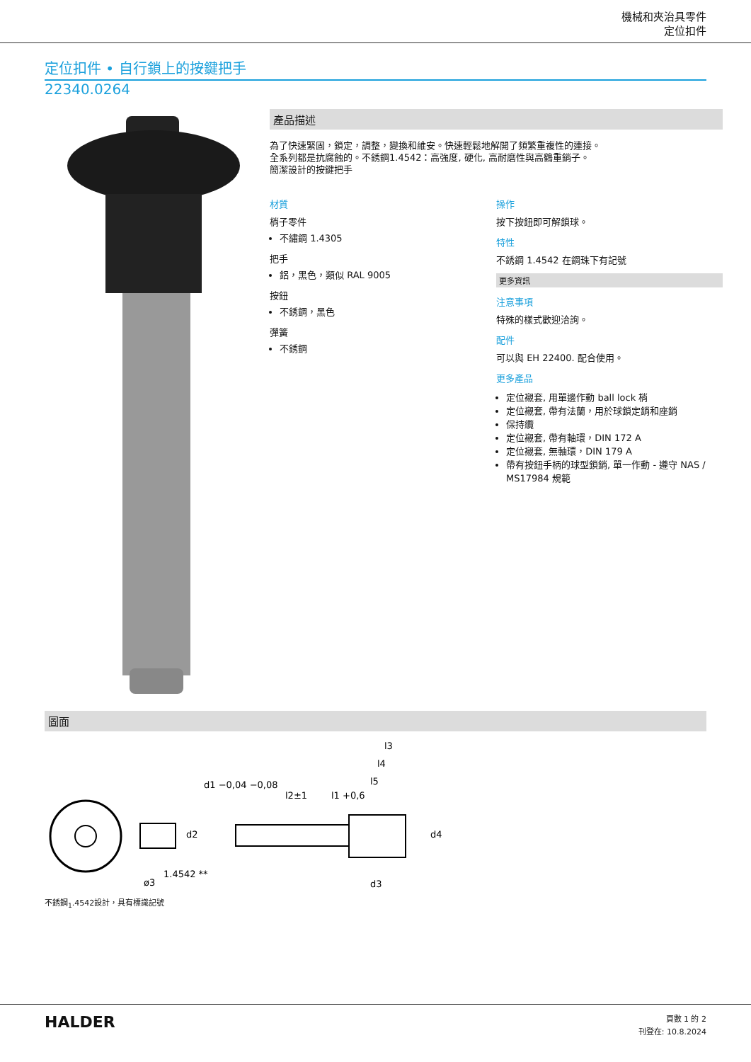機械和夾治具零件
定位扣件
定位扣件 • 自行鎖上的按鍵把手
22340.0264
產品描述
為了快速緊固，鎖定，調整，變換和維安。快速輕鬆地解開了頻繁重複性的連接。
全系列都是抗腐蝕的。不銹鋼1.4542：高強度, 硬化, 高耐磨性與高鶴重銷子。
簡潔設計的按鍵把手
材質
梢子零件
不繡鋼 1.4305
把手
鋁，黑色，類似 RAL 9005
按鈕
不銹鋼，黑色
彈簧
不銹鋼
操作
按下按鈕即可解鎖球。
特性
不銹鋼 1.4542 在鋼珠下有記號
更多資訊
注意事項
特殊的樣式歡迎洽詢。
配件
可以與 EH 22400. 配合使用。
更多產品
定位襯套, 用單邊作動 ball lock 梢
定位襯套, 帶有法蘭，用於球鎖定銷和座銷
保持纜
定位襯套, 帶有軸環，DIN 172 A
定位襯套, 無軸環，DIN 179 A
帶有按鈕手柄的球型鎖銷, 單一作動 - 遵守 NAS / MS17984 規範
圖面
ø3
1.4542 **
l2±1
l1 +0,6
l3
l4
l5
d2
d1 −0,04 −0,08
d4
d3
不銹鋼<sub>1</sub>.4542設計，具有標識記號
HALDER
頁數 1 的 2
刊登在: 10.8.2024